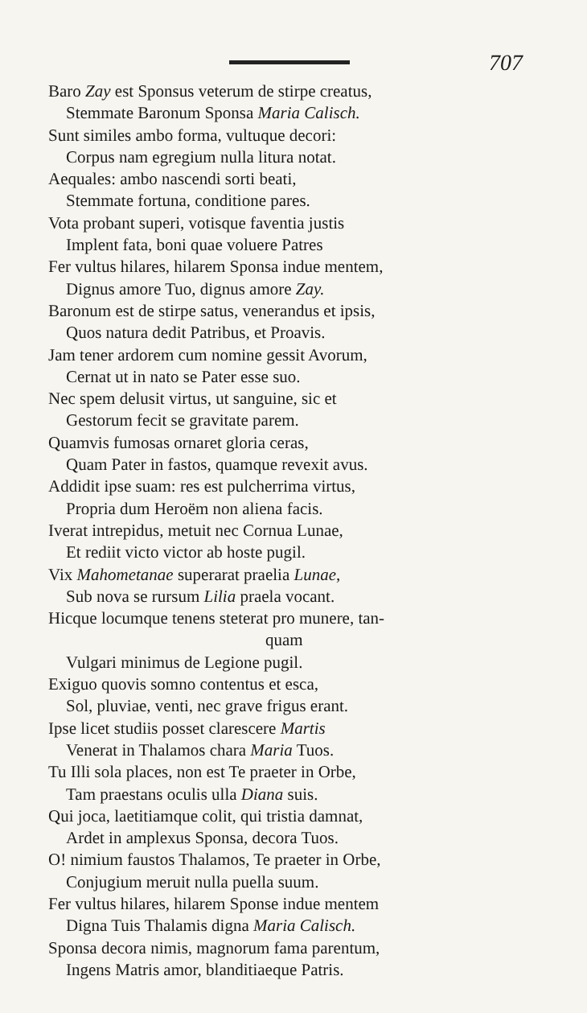707
Baro Zay est Sponsus veterum de stirpe creatus,
Stemmate Baronum Sponsa Maria Calisch.
Sunt similes ambo forma, vultuque decori:
Corpus nam egregium nulla litura notat.
Aequales: ambo nascendi sorti beati,
Stemmate fortuna, conditione pares.
Vota probant superi, votisque faventia justis
Implent fata, boni quae voluere Patres
Fer vultus hilares, hilarem Sponsa indue mentem,
Dignus amore Tuo, dignus amore Zay.
Baronum est de stirpe satus, venerandus et ipsis,
Quos natura dedit Patribus, et Proavis.
Jam tener ardorem cum nomine gessit Avorum,
Cernat ut in nato se Pater esse suo.
Nec spem delusit virtus, ut sanguine, sic et
Gestorum fecit se gravitate parem.
Quamvis fumosas ornaret gloria ceras,
Quam Pater in fastos, quamque revexit avus.
Addidit ipse suam: res est pulcherrima virtus,
Propria dum Heroëm non aliena facis.
Iverat intrepidus, metuit nec Cornua Lunae,
Et rediit victo victor ab hoste pugil.
Vix Mahometanae superarat praelia Lunae,
Sub nova se rursum Lilia praela vocant.
Hicque locumque tenens steterat pro munere, tan-
quam
Vulgari minimus de Legione pugil.
Exiguo quovis somno contentus et esca,
Sol, pluviae, venti, nec grave frigus erant.
Ipse licet studiis posset clarescere Martis
Venerat in Thalamos chara Maria Tuos.
Tu Illi sola places, non est Te praeter in Orbe,
Tam praestans oculis ulla Diana suis.
Qui joca, laetitiamque colit, qui tristia damnat,
Ardet in amplexus Sponsa, decora Tuos.
O! nimium faustos Thalamos, Te praeter in Orbe,
Conjugium meruit nulla puella suum.
Fer vultus hilares, hilarem Sponse indue mentem
Digna Tuis Thalamis digna Maria Calisch.
Sponsa decora nimis, magnorum fama parentum,
Ingens Matris amor, blanditiaeque Patris.